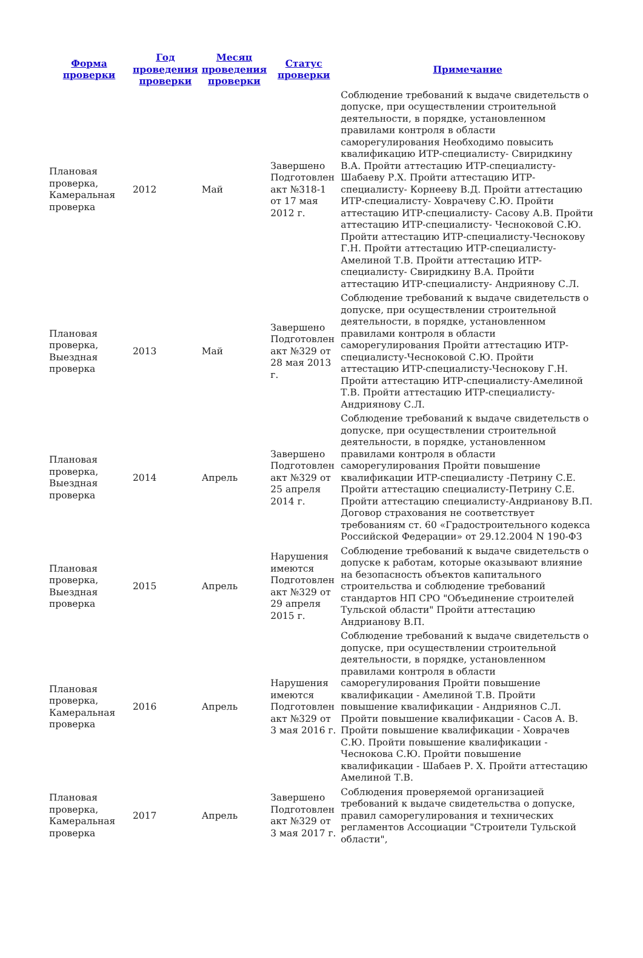| Форма проверки | Год проведения проверки | Месяц проведения проверки | Статус проверки | Примечание |
| --- | --- | --- | --- | --- |
| Плановая проверка, Камеральная проверка | 2012 | Май | Завершено Подготовлен акт №318-1 от 17 мая 2012 г. | Соблюдение требований к выдаче свидетельств о допуске, при осуществлении строительной деятельности, в порядке, установленном правилами контроля в области саморегулирования Необходимо повысить квалификацию ИТР-специалисту- Свиридкину В.А. Пройти аттестацию ИТР-специалисту- Шабаеву Р.Х. Пройти аттестацию ИТР-специалисту- Корнееву В.Д. Пройти аттестацию ИТР-специалисту- Ховрачеву С.Ю. Пройти аттестацию ИТР-специалисту- Сасову А.В. Пройти аттестацию ИТР-специалисту- Чесноковой С.Ю. Пройти аттестацию ИТР-специалисту-Чеснокову Г.Н. Пройти аттестацию ИТР-специалисту- Амелиной Т.В. Пройти аттестацию ИТР-специалисту- Свиридкину В.А. Пройти аттестацию ИТР-специалисту- Андриянову С.Л. |
| Плановая проверка, Выездная проверка | 2013 | Май | Завершено Подготовлен акт №329 от 28 мая 2013 г. | Соблюдение требований к выдаче свидетельств о допуске, при осуществлении строительной деятельности, в порядке, установленном правилами контроля в области саморегулирования Пройти аттестацию ИТР-специалисту-Чесноковой С.Ю. Пройти аттестацию ИТР-специалисту-Чеснокову Г.Н. Пройти аттестацию ИТР-специалисту-Амелиной Т.В. Пройти аттестацию ИТР-специалисту-Андриянову С.Л. |
| Плановая проверка, Выездная проверка | 2014 | Апрель | Завершено Подготовлен акт №329 от 25 апреля 2014 г. | Соблюдение требований к выдаче свидетельств о допуске, при осуществлении строительной деятельности, в порядке, установленном правилами контроля в области саморегулирования Пройти повышение квалификации ИТР-специалисту -Петрину С.Е. Пройти аттестацию специалисту-Петрину С.Е. Пройти аттестацию специалисту-Андрианову В.П. Договор страхования не соответствует требованиям ст. 60 «Градостроительного кодекса Российской Федерации» от 29.12.2004 N 190-ФЗ |
| Плановая проверка, Выездная проверка | 2015 | Апрель | Нарушения имеются Подготовлен акт №329 от 29 апреля 2015 г. | Соблюдение требований к выдаче свидетельств о допуске к работам, которые оказывают влияние на безопасность объектов капитального строительства и соблюдение требований стандартов НП СРО "Объединение строителей Тульской области" Пройти аттестацию Андрианову В.П. |
| Плановая проверка, Камеральная проверка | 2016 | Апрель | Нарушения имеются Подготовлен акт №329 от 3 мая 2016 г. | Соблюдение требований к выдаче свидетельств о допуске, при осуществлении строительной деятельности, в порядке, установленном правилами контроля в области саморегулирования Пройти повышение квалификации - Амелиной Т.В. Пройти повышение квалификации - Андриянов С.Л. Пройти повышение квалификации - Сасов А. В. Пройти повышение квалификации - Ховрачев С.Ю. Пройти повышение квалификации - Чеснокова С.Ю. Пройти повышение квалификации - Шабаев Р. Х. Пройти аттестацию Амелиной Т.В. |
| Плановая проверка, Камеральная проверка | 2017 | Апрель | Завершено Подготовлен акт №329 от 3 мая 2017 г. | Соблюдения проверяемой организацией требований к выдаче свидетельства о допуске, правил саморегулирования и технических регламентов Ассоциации "Строители Тульской области", |